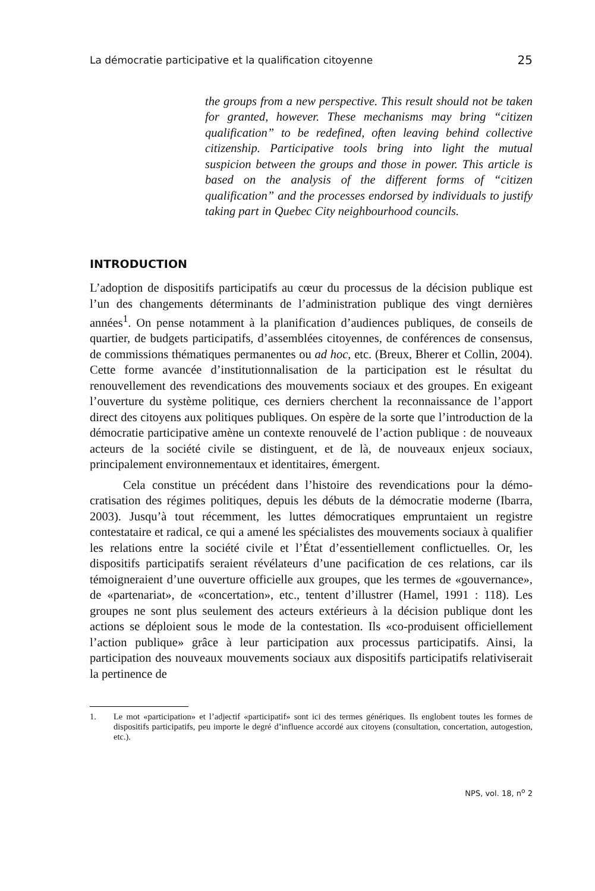La démocratie participative et la qualification citoyenne 25
the groups from a new perspective. This result should not be taken for granted, however. These mechanisms may bring “citizen qualification” to be redefined, often leaving behind collective citizenship. Participative tools bring into light the mutual suspicion between the groups and those in power. This article is based on the analysis of the different forms of “citizen qualification” and the processes endorsed by individuals to justify taking part in Quebec City neighbour­hood councils.
INTRODUCTION
L’adoption de dispositifs participatifs au cœur du processus de la décision publique est l’un des changements déterminants de l’administration publique des vingt dernières années<sup>1</sup>. On pense notamment à la planification d’audiences publiques, de conseils de quartier, de budgets participatifs, d’assemblées citoyennes, de conférences de consensus, de commissions thématiques permanentes ou ad hoc, etc. (Breux, Bherer et Collin, 2004). Cette forme avancée d’institutionnalisation de la participation est le résultat du renouvellement des revendications des mouve­ments sociaux et des groupes. En exigeant l’ouverture du système politique, ces derniers cherchent la reconnaissance de l’apport direct des citoyens aux politiques publiques. On espère de la sorte que l’introduction de la démocratie participative amène un contexte renouvelé de l’action publique : de nouveaux acteurs de la société civile se distinguent, et de là, de nouveaux enjeux sociaux, principalement environnementaux et identitaires, émergent.
Cela constitue un précédent dans l’histoire des revendications pour la démo­cratisation des régimes politiques, depuis les débuts de la démocratie moderne (Ibarra, 2003). Jusqu’à tout récemment, les luttes démocratiques empruntaient un registre contestataire et radical, ce qui a amené les spécialistes des mouvements sociaux à qualifier les relations entre la société civile et l’État d’essentiellement conflictuelles. Or, les dispositifs participatifs seraient révélateurs d’une pacification de ces relations, car ils témoigneraient d’une ouverture officielle aux groupes, que les termes de «gouvernance», de «partenariat», de «concertation», etc., tentent d’illustrer (Hamel, 1991 : 118). Les groupes ne sont plus seulement des acteurs extérieurs à la décision publique dont les actions se déploient sous le mode de la contestation. Ils «co-produisent officiellement l’action publique» grâce à leur participation aux processus participatifs. Ainsi, la participation des nouveaux mouvements sociaux aux dispositifs participatifs relativiserait la pertinence de
1. Le mot «participation» et l’adjectif «participatif» sont ici des termes génériques. Ils englobent toutes les formes de dispositifs participatifs, peu importe le degré d’influence accordé aux citoyens (consultation, concertation, autogestion, etc.).
NPS, vol. 18, n<sup>o</sup> 2